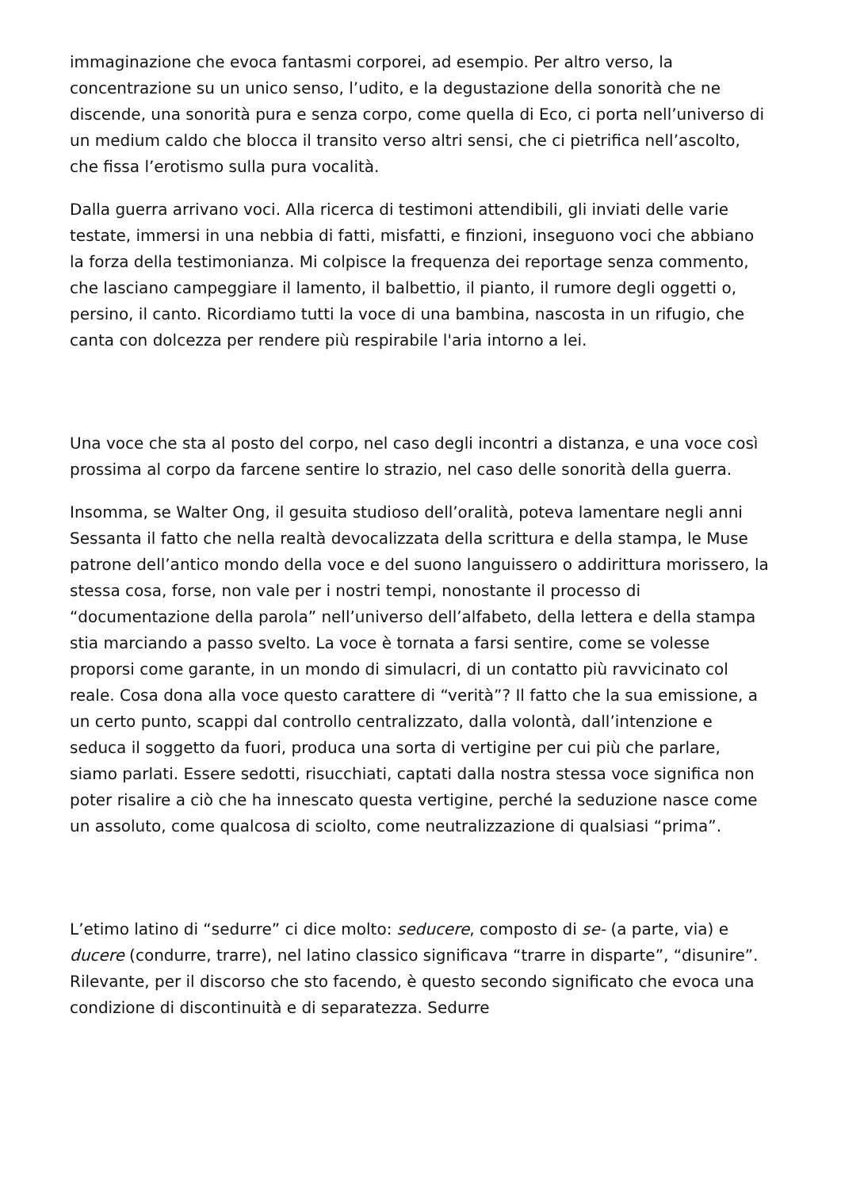immaginazione che evoca fantasmi corporei, ad esempio. Per altro verso, la concentrazione su un unico senso, l’udito, e la degustazione della sonorità che ne discende, una sonorità pura e senza corpo, come quella di Eco, ci porta nell’universo di un medium caldo che blocca il transito verso altri sensi, che ci pietrifica nell’ascolto, che fissa l’erotismo sulla pura vocalità.
Dalla guerra arrivano voci. Alla ricerca di testimoni attendibili, gli inviati delle varie testate, immersi in una nebbia di fatti, misfatti, e finzioni, inseguono voci che abbiano la forza della testimonianza. Mi colpisce la frequenza dei reportage senza commento, che lasciano campeggiare il lamento, il balbettio, il pianto, il rumore degli oggetti o, persino, il canto. Ricordiamo tutti la voce di una bambina, nascosta in un rifugio, che canta con dolcezza per rendere più respirabile l'aria intorno a lei.
Una voce che sta al posto del corpo, nel caso degli incontri a distanza, e una voce così prossima al corpo da farcene sentire lo strazio, nel caso delle sonorità della guerra.
Insomma, se Walter Ong, il gesuita studioso dell’oralità, poteva lamentare negli anni Sessanta il fatto che nella realtà devocalizzata della scrittura e della stampa, le Muse patrone dell’antico mondo della voce e del suono languissero o addirittura morissero, la stessa cosa, forse, non vale per i nostri tempi, nonostante il processo di “documentazione della parola” nell’universo dell’alfabeto, della lettera e della stampa stia marciando a passo svelto. La voce è tornata a farsi sentire, come se volesse proporsi come garante, in un mondo di simulacri, di un contatto più ravvicinato col reale. Cosa dona alla voce questo carattere di “verità”? Il fatto che la sua emissione, a un certo punto, scappi dal controllo centralizzato, dalla volontà, dall’intenzione e seduca il soggetto da fuori, produca una sorta di vertigine per cui più che parlare, siamo parlati. Essere sedotti, risucchiati, captati dalla nostra stessa voce significa non poter risalire a ciò che ha innescato questa vertigine, perché la seduzione nasce come un assoluto, come qualcosa di sciolto, come neutralizzazione di qualsiasi “prima”.
L’etimo latino di “sedurre” ci dice molto: seducere, composto di se- (a parte, via) e ducere (condurre, trarre), nel latino classico significava “trarre in disparte”, “disunire”. Rilevante, per il discorso che sto facendo, è questo secondo significato che evoca una condizione di discontinuità e di separatezza. Sedurre